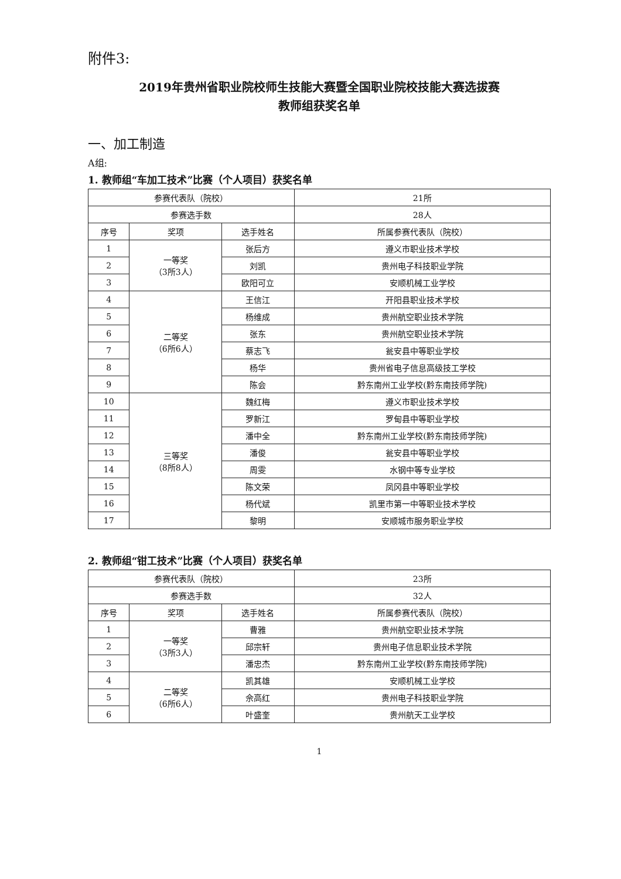附件3:
2019年贵州省职业院校师生技能大赛暨全国职业院校技能大赛选拔赛
教师组获奖名单
一、加工制造
A组:
1. 教师组“车加工技术”比赛（个人项目）获奖名单
| 参赛代表队（院校） | | | 21所 |
| 参赛选手数 | | | 28人 |
| 序号 | 奖项 | 选手姓名 | 所属参赛代表队（院校） |
| 1 | 一等奖 （3所3人） | 张后方 | 遵义市职业技术学校 |
| 2 | | 刘凯 | 贵州电子科技职业学院 |
| 3 | | 欧阳可立 | 安顺机械工业学校 |
| 4 | 二等奖 （6所6人） | 王信江 | 开阳县职业技术学校 |
| 5 | | 杨维成 | 贵州航空职业技术学院 |
| 6 | | 张东 | 贵州航空职业技术学院 |
| 7 | | 蔡志飞 | 瓮安县中等职业学校 |
| 8 | | 杨华 | 贵州省电子信息高级技工学校 |
| 9 | | 陈会 | 黔东南州工业学校(黔东南技师学院) |
| 10 | 三等奖 （8所8人） | 魏红梅 | 遵义市职业技术学校 |
| 11 | | 罗新江 | 罗甸县中等职业学校 |
| 12 | | 潘中全 | 黔东南州工业学校(黔东南技师学院) |
| 13 | | 潘俊 | 瓮安县中等职业学校 |
| 14 | | 周雯 | 水钢中等专业学校 |
| 15 | | 陈文荣 | 凤冈县中等职业学校 |
| 16 | | 杨代斌 | 凯里市第一中等职业技术学校 |
| 17 | | 黎明 | 安顺城市服务职业学校 |
2. 教师组“钳工技术”比赛（个人项目）获奖名单
| 参赛代表队（院校） | | | 23所 |
| 参赛选手数 | | | 32人 |
| 序号 | 奖项 | 选手姓名 | 所属参赛代表队（院校） |
| 1 | 一等奖 （3所3人） | 曹雅 | 贵州航空职业技术学院 |
| 2 | | 邱宗轩 | 贵州电子信息职业技术学院 |
| 3 | | 潘忠杰 | 黔东南州工业学校(黔东南技师学院) |
| 4 | 二等奖 （6所6人） | 凯其雄 | 安顺机械工业学校 |
| 5 | | 佘高红 | 贵州电子科技职业学院 |
| 6 | | 叶盛奎 | 贵州航天工业学校 |
1